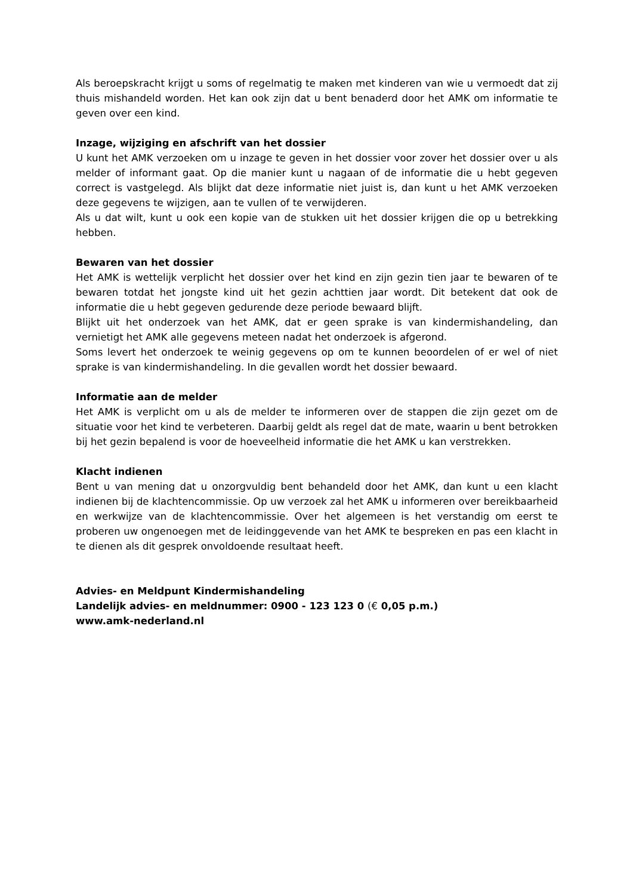Als beroepskracht krijgt u soms of regelmatig te maken met kinderen van wie u vermoedt dat zij thuis mishandeld worden. Het kan ook zijn dat u bent benaderd door het AMK om informatie te geven over een kind.
Inzage, wijziging en afschrift van het dossier
U kunt het AMK verzoeken om u inzage te geven in het dossier voor zover het dossier over u als melder of informant gaat. Op die manier kunt u nagaan of de informatie die u hebt gegeven correct is vastgelegd. Als blijkt dat deze informatie niet juist is, dan kunt u het AMK verzoeken deze gegevens te wijzigen, aan te vullen of te verwijderen.
Als u dat wilt, kunt u ook een kopie van de stukken uit het dossier krijgen die op u betrekking hebben.
Bewaren van het dossier
Het AMK is wettelijk verplicht het dossier over het kind en zijn gezin tien jaar te bewaren of te bewaren totdat het jongste kind uit het gezin achttien jaar wordt. Dit betekent dat ook de informatie die u hebt gegeven gedurende deze periode bewaard blijft.
Blijkt uit het onderzoek van het AMK, dat er geen sprake is van kindermishandeling, dan vernietigt het AMK alle gegevens meteen nadat het onderzoek is afgerond.
Soms levert het onderzoek te weinig gegevens op om te kunnen beoordelen of er wel of niet sprake is van kindermishandeling. In die gevallen wordt het dossier bewaard.
Informatie aan de melder
Het AMK is verplicht om u als de melder te informeren over de stappen die zijn gezet om de situatie voor het kind te verbeteren. Daarbij geldt als regel dat de mate, waarin u bent betrokken bij het gezin bepalend is voor de hoeveelheid informatie die het AMK u kan verstrekken.
Klacht indienen
Bent u van mening dat u onzorgvuldig bent behandeld door het AMK, dan kunt u een klacht indienen bij de klachtencommissie. Op uw verzoek zal het AMK u informeren over bereikbaarheid en werkwijze van de klachtencommissie. Over het algemeen is het verstandig om eerst te proberen uw ongenoegen met de leidinggevende van het AMK te bespreken en pas een klacht in te dienen als dit gesprek onvoldoende resultaat heeft.
Advies- en Meldpunt Kindermishandeling
Landelijk advies- en meldnummer: 0900 - 123 123 0 (€ 0,05 p.m.)
www.amk-nederland.nl